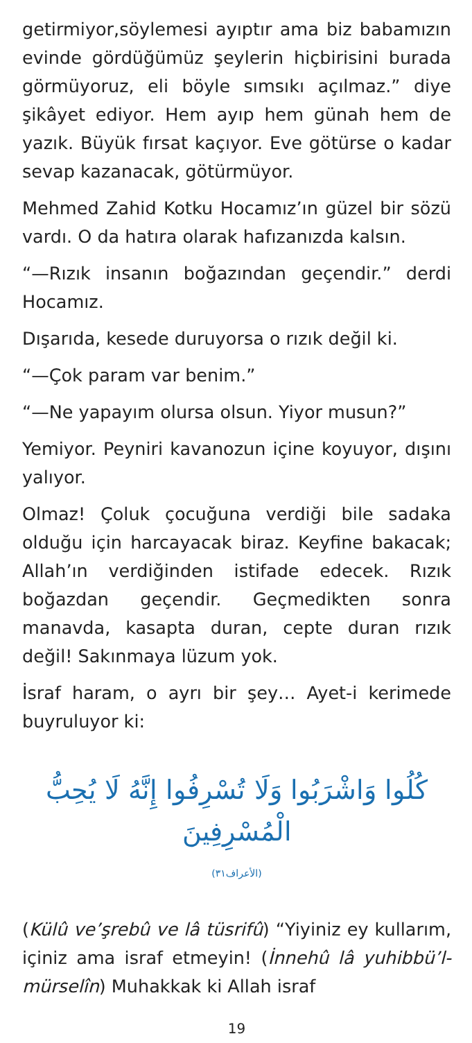getirmiyor,söylemesi ayıptır ama biz babamızın evinde gördüğümüz şeylerin hiçbirisini burada görmüyoruz, eli böyle sımsıkı açılmaz.” diye şikâyet ediyor. Hem ayıp hem günah hem de yazık. Büyük fırsat kaçıyor. Eve götürse o kadar sevap kazanacak, götürmüyor.
Mehmed Zahid Kotku Hocamız’ın güzel bir sözü vardı. O da hatıra olarak hafızanızda kalsın.
“—Rızık insanın boğazından geçendir.” derdi Hocamız.
Dışarıda, kesede duruyorsa o rızık değil ki.
“—Çok param var benim.”
“—Ne yapayım olursa olsun. Yiyor musun?”
Yemiyor. Peyniri kavanozun içine koyuyor, dışını yalıyor.
Olmaz! Çoluk çocuğuna verdiği bile sadaka olduğu için harcayacak biraz. Keyfine bakacak; Allah’ın verdiğinden istifade edecek. Rızık boğazdan geçendir. Geçmedikten sonra manavda, kasapta duran, cepte duran rızık değil! Sakınmaya lüzum yok.
İsraf haram, o ayrı bir şey… Ayet-i kerimede buyruluyor ki:
كُلُوا وَاشْرَبُوا وَلَا تُسْرِفُوا إِنَّهُ لَا يُحِبُّ الْمُسْرِفِينَ
(الأعراف٣١)
(Külû ve’şrebû ve lâ tüsrifû) “Yiyiniz ey kullarım, içiniz ama israf etmeyin! (İnnehû lâ yuhibbü’l-mürselîn) Muhakkak ki Allah israf
19